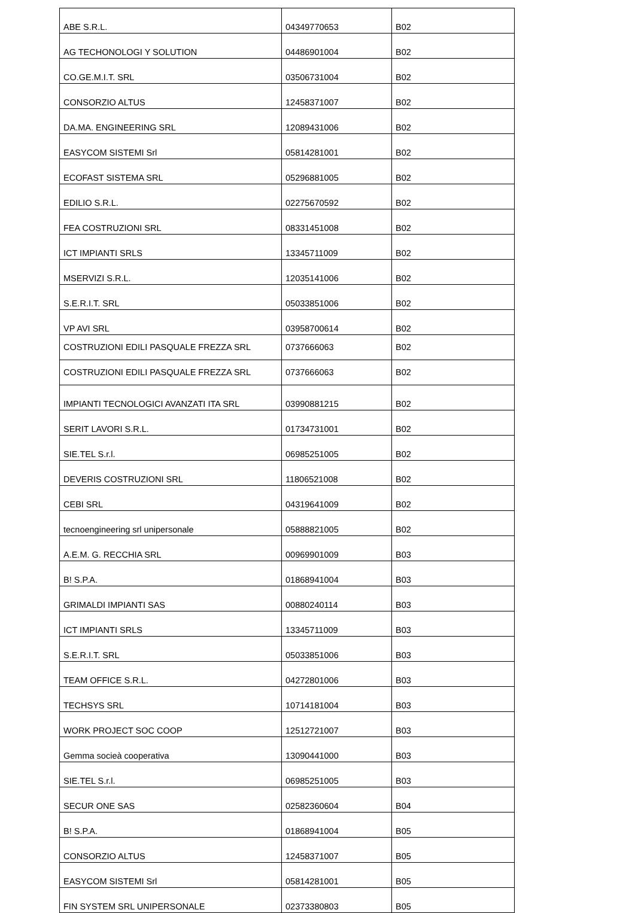| ABE S.R.L. | 04349770653 | B02 |
| AG TECHONOLOGI Y SOLUTION | 04486901004 | B02 |
| CO.GE.M.I.T. SRL | 03506731004 | B02 |
| CONSORZIO ALTUS | 12458371007 | B02 |
| DA.MA. ENGINEERING SRL | 12089431006 | B02 |
| EASYCOM SISTEMI Srl | 05814281001 | B02 |
| ECOFAST SISTEMA SRL | 05296881005 | B02 |
| EDILIO S.R.L. | 02275670592 | B02 |
| FEA COSTRUZIONI SRL | 08331451008 | B02 |
| ICT IMPIANTI SRLS | 13345711009 | B02 |
| MSERVIZI S.R.L. | 12035141006 | B02 |
| S.E.R.I.T. SRL | 05033851006 | B02 |
| VP AVI SRL | 03958700614 | B02 |
| COSTRUZIONI EDILI PASQUALE FREZZA SRL | 0737666063 | B02 |
| COSTRUZIONI EDILI PASQUALE FREZZA SRL | 0737666063 | B02 |
| IMPIANTI TECNOLOGICI AVANZATI ITA SRL | 03990881215 | B02 |
| SERIT LAVORI S.R.L. | 01734731001 | B02 |
| SIE.TEL S.r.l. | 06985251005 | B02 |
| DEVERIS COSTRUZIONI SRL | 11806521008 | B02 |
| CEBI SRL | 04319641009 | B02 |
| tecnoengineering srl unipersonale | 05888821005 | B02 |
| A.E.M. G. RECCHIA SRL | 00969901009 | B03 |
| B! S.P.A. | 01868941004 | B03 |
| GRIMALDI IMPIANTI SAS | 00880240114 | B03 |
| ICT IMPIANTI SRLS | 13345711009 | B03 |
| S.E.R.I.T. SRL | 05033851006 | B03 |
| TEAM OFFICE S.R.L. | 04272801006 | B03 |
| TECHSYS SRL | 10714181004 | B03 |
| WORK PROJECT SOC COOP | 12512721007 | B03 |
| Gemma socieà cooperativa | 13090441000 | B03 |
| SIE.TEL S.r.l. | 06985251005 | B03 |
| SECUR ONE SAS | 02582360604 | B04 |
| B! S.P.A. | 01868941004 | B05 |
| CONSORZIO ALTUS | 12458371007 | B05 |
| EASYCOM SISTEMI Srl | 05814281001 | B05 |
| FIN SYSTEM SRL UNIPERSONALE | 02373380803 | B05 |